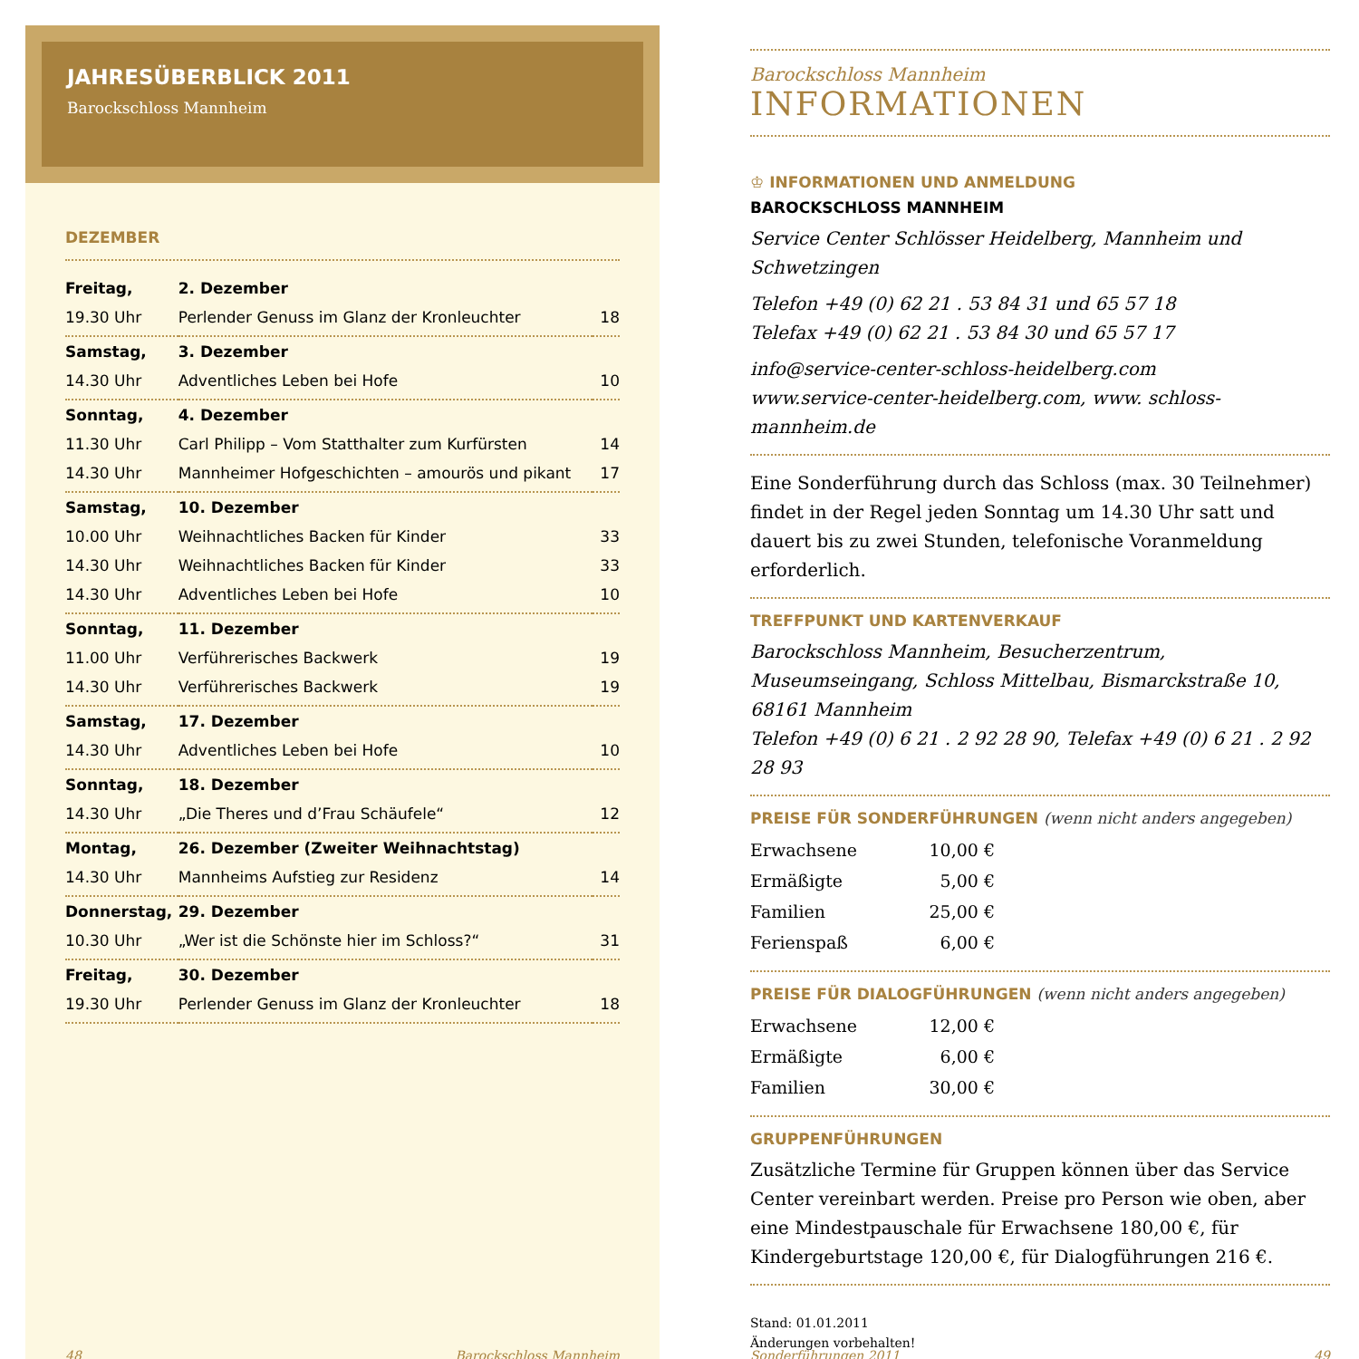JAHRESÜBERBLICK 2011
Barockschloss Mannheim
DEZEMBER
| Freitag, | 2. Dezember | |
| 19.30 Uhr | Perlender Genuss im Glanz der Kronleuchter | 18 |
| Samstag, | 3. Dezember | |
| 14.30 Uhr | Adventliches Leben bei Hofe | 10 |
| Sonntag, | 4. Dezember | |
| 11.30 Uhr | Carl Philipp – Vom Statthalter zum Kurfürsten | 14 |
| 14.30 Uhr | Mannheimer Hofgeschichten – amourös und pikant | 17 |
| Samstag, | 10. Dezember | |
| 10.00 Uhr | Weihnachtliches Backen für Kinder | 33 |
| 14.30 Uhr | Weihnachtliches Backen für Kinder | 33 |
| 14.30 Uhr | Adventliches Leben bei Hofe | 10 |
| Sonntag, | 11. Dezember | |
| 11.00 Uhr | Verführerisches Backwerk | 19 |
| 14.30 Uhr | Verführerisches Backwerk | 19 |
| Samstag, | 17. Dezember | |
| 14.30 Uhr | Adventliches Leben bei Hofe | 10 |
| Sonntag, | 18. Dezember | |
| 14.30 Uhr | „Die Theres und d’Frau Schäufele“ | 12 |
| Montag, | 26. Dezember (Zweiter Weihnachtstag) | |
| 14.30 Uhr | Mannheims Aufstieg zur Residenz | 14 |
| Donnerstag, | 29. Dezember | |
| 10.30 Uhr | „Wer ist die Schönste hier im Schloss?“ | 31 |
| Freitag, | 30. Dezember | |
| 19.30 Uhr | Perlender Genuss im Glanz der Kronleuchter | 18 |
48 Barockschloss Mannheim
Barockschloss Mannheim
INFORMATIONEN
♔ INFORMATIONEN UND ANMELDUNG
BAROCKSCHLOSS MANNHEIM
Service Center Schlösser Heidelberg, Mannheim und Schwetzingen
Telefon +49 (0) 62 21 . 53 84 31 und 65 57 18
Telefax +49 (0) 62 21 . 53 84 30 und 65 57 17
info@service-center-schloss-heidelberg.com
www.service-center-heidelberg.com, www. schloss-mannheim.de
Eine Sonderführung durch das Schloss (max. 30 Teilnehmer) findet in der Regel jeden Sonntag um 14.30 Uhr satt und dauert bis zu zwei Stunden, telefonische Voranmeldung erforderlich.
TREFFPUNKT UND KARTENVERKAUF
Barockschloss Mannheim, Besucherzentrum, Museumseingang, Schloss Mittelbau, Bismarckstraße 10, 68161 Mannheim
Telefon +49 (0) 6 21 . 2 92 28 90, Telefax +49 (0) 6 21 . 2 92 28 93
PREISE FÜR SONDERFÜHRUNGEN (wenn nicht anders angegeben)
| Erwachsene | 10,00 € |
| Ermäßigte | 5,00 € |
| Familien | 25,00 € |
| Ferienspaß | 6,00 € |
PREISE FÜR DIALOGFÜHRUNGEN (wenn nicht anders angegeben)
| Erwachsene | 12,00 € |
| Ermäßigte | 6,00 € |
| Familien | 30,00 € |
GRUPPENFÜHRUNGEN
Zusätzliche Termine für Gruppen können über das Service Center vereinbart werden. Preise pro Person wie oben, aber eine Mindestpauschale für Erwachsene 180,00 €, für Kindergeburtstage 120,00 €, für Dialogführungen 216 €.
Stand: 01.01.2011
Änderungen vorbehalten!
Sonderführungen 2011 49